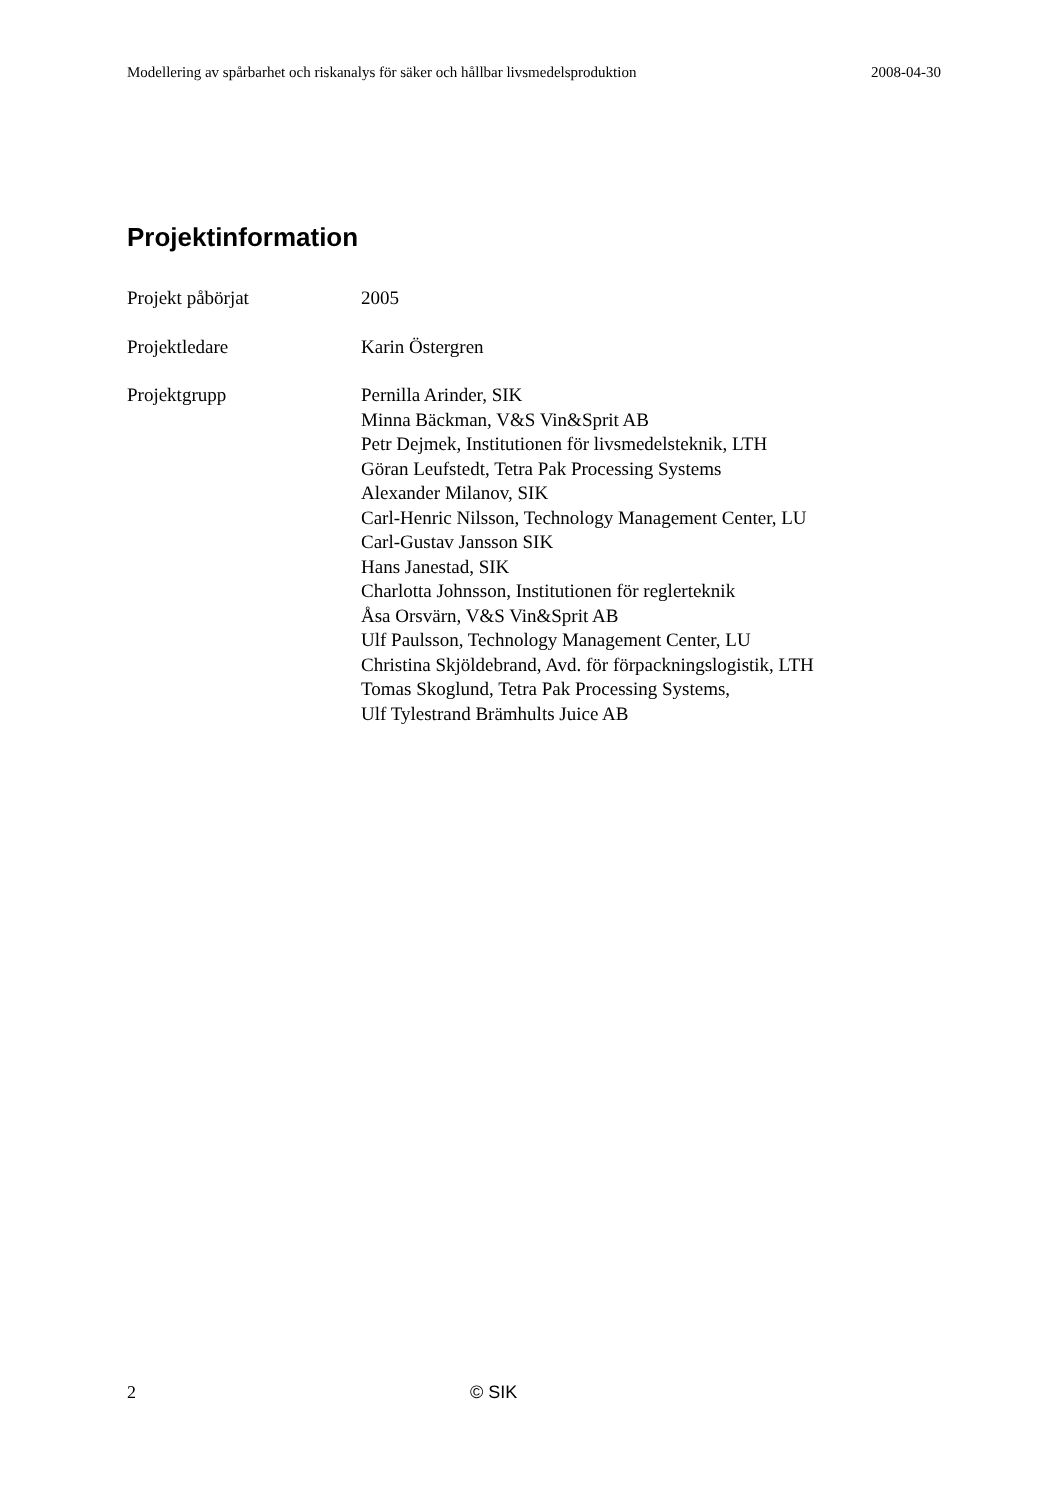Modellering av spårbarhet och riskanalys för säker och hållbar livsmedelsproduktion 2008-04-30
Projektinformation
Projekt påbörjat 2005
Projektledare Karin Östergren
Projektgrupp Pernilla Arinder, SIK
Minna Bäckman, V&S Vin&Sprit AB
Petr Dejmek, Institutionen för livsmedelsteknik, LTH
Göran Leufstedt, Tetra Pak Processing Systems
Alexander Milanov, SIK
Carl-Henric Nilsson, Technology Management Center, LU
Carl-Gustav Jansson SIK
Hans Janestad, SIK
Charlotta Johnsson, Institutionen för reglerteknik
Åsa Orsvärn, V&S Vin&Sprit AB
Ulf Paulsson, Technology Management Center, LU
Christina Skjöldebrand, Avd. för förpackningslogistik, LTH
Tomas Skoglund, Tetra Pak Processing Systems,
Ulf Tylestrand Brämhults Juice AB
2 © SIK